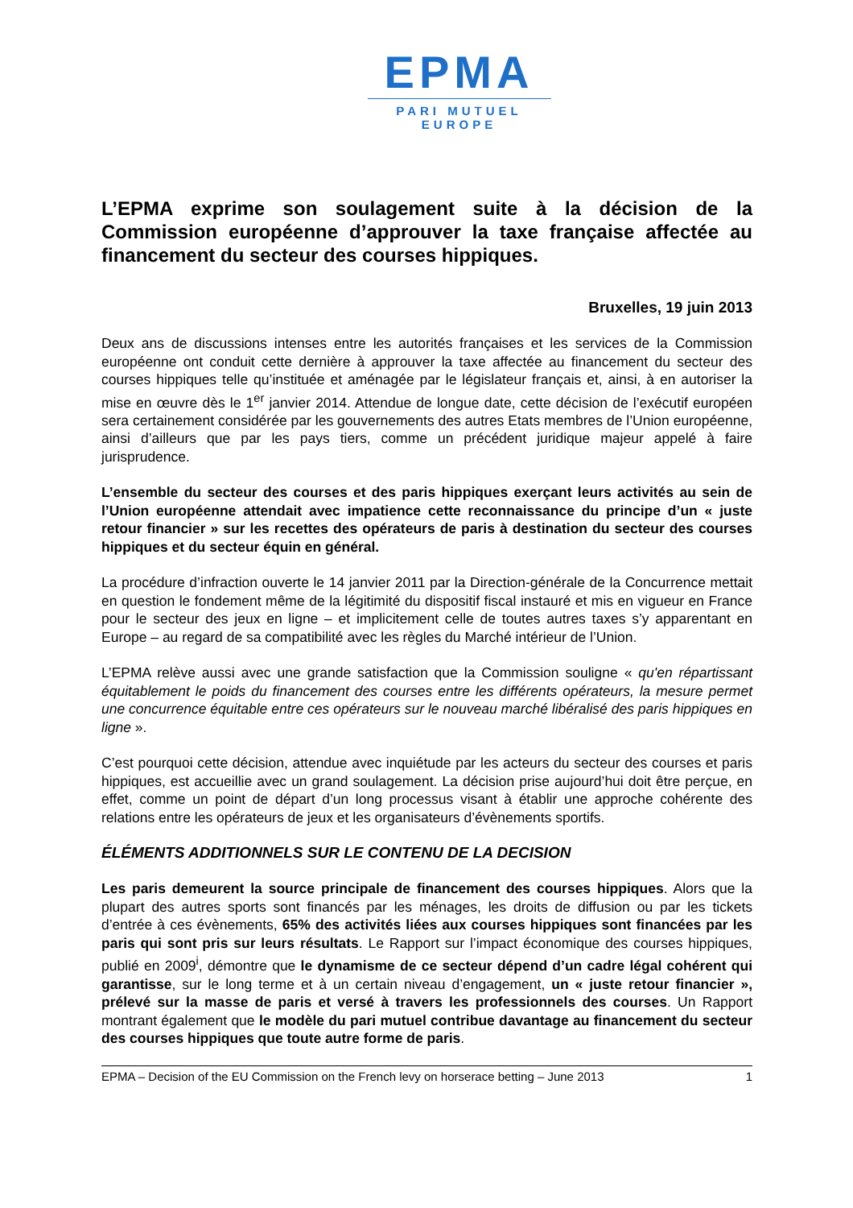EPMA
PARI MUTUEL EUROPE
L’EPMA exprime son soulagement suite à la décision de la Commission européenne d’approuver la taxe française affectée au financement du secteur des courses hippiques.
Bruxelles, 19 juin 2013
Deux ans de discussions intenses entre les autorités françaises et les services de la Commission européenne ont conduit cette dernière à approuver la taxe affectée au financement du secteur des courses hippiques telle qu’instituée et aménagée par le législateur français et, ainsi, à en autoriser la mise en œuvre dès le 1<sup>er</sup> janvier 2014. Attendue de longue date, cette décision de l’exécutif européen sera certainement considérée par les gouvernements des autres Etats membres de l’Union européenne, ainsi d’ailleurs que par les pays tiers, comme un précédent juridique majeur appelé à faire jurisprudence.
L’ensemble du secteur des courses et des paris hippiques exerçant leurs activités au sein de l’Union européenne attendait avec impatience cette reconnaissance du principe d’un « juste retour financier » sur les recettes des opérateurs de paris à destination du secteur des courses hippiques et du secteur équin en général.
La procédure d’infraction ouverte le 14 janvier 2011 par la Direction-générale de la Concurrence mettait en question le fondement même de la légitimité du dispositif fiscal instauré et mis en vigueur en France pour le secteur des jeux en ligne – et implicitement celle de toutes autres taxes s’y apparentant en Europe – au regard de sa compatibilité avec les règles du Marché intérieur de l’Union.
L’EPMA relève aussi avec une grande satisfaction que la Commission souligne « qu'en répartissant équitablement le poids du financement des courses entre les différents opérateurs, la mesure permet une concurrence équitable entre ces opérateurs sur le nouveau marché libéralisé des paris hippiques en ligne ».
C’est pourquoi cette décision, attendue avec inquiétude par les acteurs du secteur des courses et paris hippiques, est accueillie avec un grand soulagement. La décision prise aujourd’hui doit être perçue, en effet, comme un point de départ d’un long processus visant à établir une approche cohérente des relations entre les opérateurs de jeux et les organisateurs d’évènements sportifs.
ÉLÉMENTS ADDITIONNELS SUR LE CONTENU DE LA DECISION
Les paris demeurent la source principale de financement des courses hippiques. Alors que la plupart des autres sports sont financés par les ménages, les droits de diffusion ou par les tickets d’entrée à ces évènements, 65% des activités liées aux courses hippiques sont financées par les paris qui sont pris sur leurs résultats. Le Rapport sur l’impact économique des courses hippiques, publié en 2009<sup>i</sup>, démontre que le dynamisme de ce secteur dépend d’un cadre légal cohérent qui garantisse, sur le long terme et à un certain niveau d’engagement, un « juste retour financier », prélevé sur la masse de paris et versé à travers les professionnels des courses. Un Rapport montrant également que le modèle du pari mutuel contribue davantage au financement du secteur des courses hippiques que toute autre forme de paris.
EPMA – Decision of the EU Commission on the French levy on horserace betting – June 2013 1